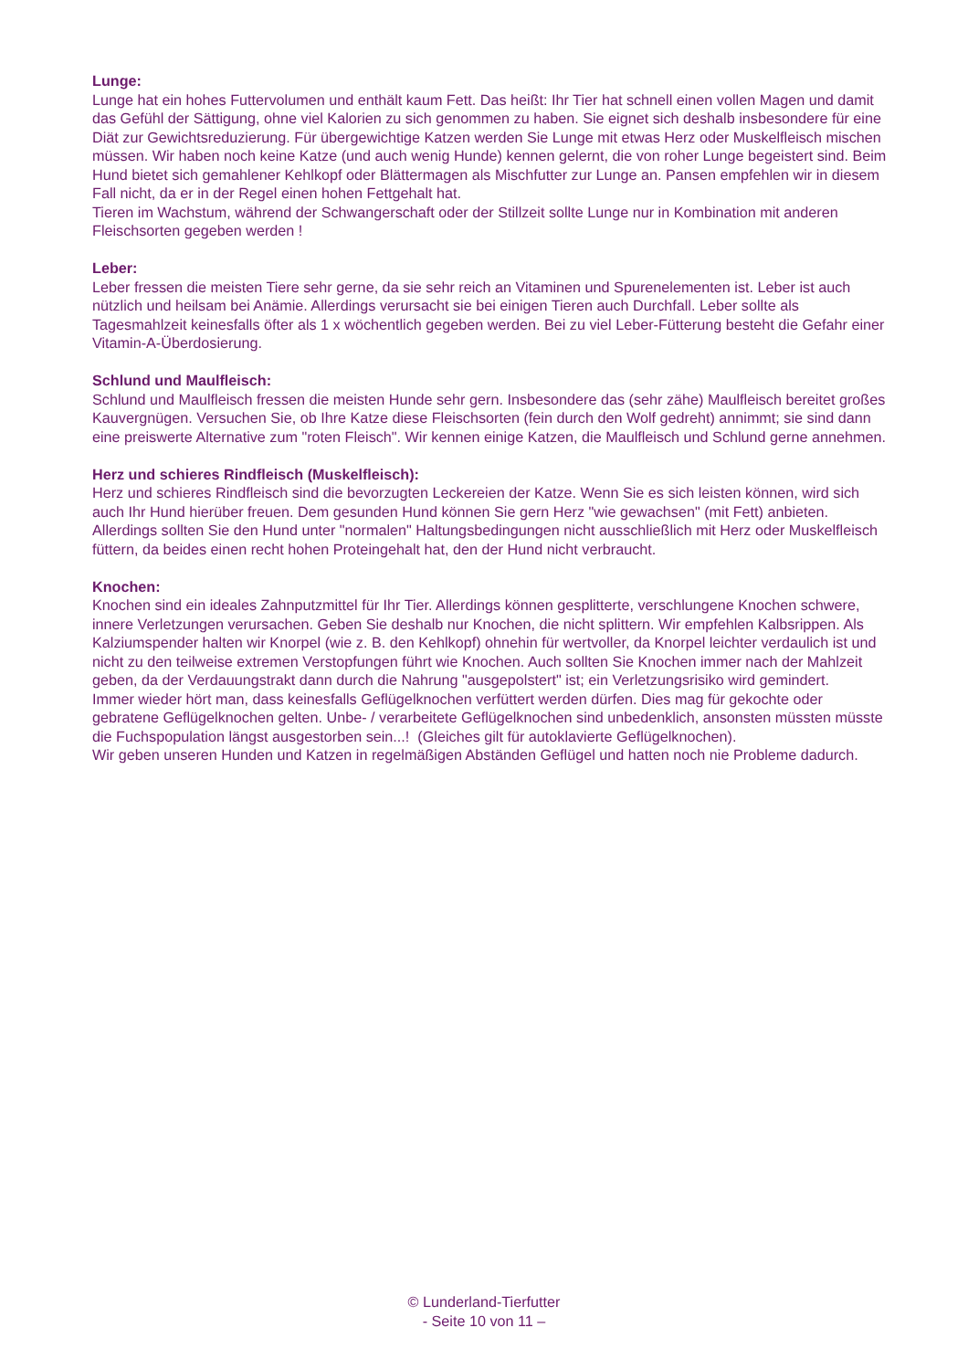Lunge:
Lunge hat ein hohes Futtervolumen und enthält kaum Fett. Das heißt: Ihr Tier hat schnell einen vollen Magen und damit das Gefühl der Sättigung, ohne viel Kalorien zu sich genommen zu haben. Sie eignet sich deshalb insbesondere für eine Diät zur Gewichtsreduzierung. Für übergewichtige Katzen werden Sie Lunge mit etwas Herz oder Muskelfleisch mischen müssen. Wir haben noch keine Katze (und auch wenig Hunde) kennen gelernt, die von roher Lunge begeistert sind. Beim Hund bietet sich gemahlener Kehlkopf oder Blättermagen als Mischfutter zur Lunge an. Pansen empfehlen wir in diesem Fall nicht, da er in der Regel einen hohen Fettgehalt hat.
Tieren im Wachstum, während der Schwangerschaft oder der Stillzeit sollte Lunge nur in Kombination mit anderen Fleischsorten gegeben werden !
Leber:
Leber fressen die meisten Tiere sehr gerne, da sie sehr reich an Vitaminen und Spurenelementen ist. Leber ist auch nützlich und heilsam bei Anämie. Allerdings verursacht sie bei einigen Tieren auch Durchfall. Leber sollte als Tagesmahlzeit keinesfalls öfter als 1 x wöchentlich gegeben werden. Bei zu viel Leber-Fütterung besteht die Gefahr einer Vitamin-A-Überdosierung.
Schlund und Maulfleisch:
Schlund und Maulfleisch fressen die meisten Hunde sehr gern. Insbesondere das (sehr zähe) Maulfleisch bereitet großes Kauvergnügen. Versuchen Sie, ob Ihre Katze diese Fleischsorten (fein durch den Wolf gedreht) annimmt; sie sind dann eine preiswerte Alternative zum "roten Fleisch". Wir kennen einige Katzen, die Maulfleisch und Schlund gerne annehmen.
Herz und schieres Rindfleisch (Muskelfleisch):
Herz und schieres Rindfleisch sind die bevorzugten Leckereien der Katze. Wenn Sie es sich leisten können, wird sich auch Ihr Hund hierüber freuen. Dem gesunden Hund können Sie gern Herz "wie gewachsen" (mit Fett) anbieten. Allerdings sollten Sie den Hund unter "normalen" Haltungsbedingungen nicht ausschließlich mit Herz oder Muskelfleisch füttern, da beides einen recht hohen Proteingehalt hat, den der Hund nicht verbraucht.
Knochen:
Knochen sind ein ideales Zahnputzmittel für Ihr Tier. Allerdings können gesplitterte, verschlungene Knochen schwere, innere Verletzungen verursachen. Geben Sie deshalb nur Knochen, die nicht splittern. Wir empfehlen Kalbsrippen. Als Kalziumspender halten wir Knorpel (wie z. B. den Kehlkopf) ohnehin für wertvoller, da Knorpel leichter verdaulich ist und nicht zu den teilweise extremen Verstopfungen führt wie Knochen. Auch sollten Sie Knochen immer nach der Mahlzeit geben, da der Verdauungstrakt dann durch die Nahrung "ausgepolstert" ist; ein Verletzungsrisiko wird gemindert.
Immer wieder hört man, dass keinesfalls Geflügelknochen verfüttert werden dürfen. Dies mag für gekochte oder gebratene Geflügelknochen gelten. Unbe- / verarbeitete Geflügelknochen sind unbedenklich, ansonsten müssten müsste die Fuchspopulation längst ausgestorben sein...! (Gleiches gilt für autoklavierte Geflügelknochen).
Wir geben unseren Hunden und Katzen in regelmäßigen Abständen Geflügel und hatten noch nie Probleme dadurch.
© Lunderland-Tierfutter
- Seite 10 von 11 –